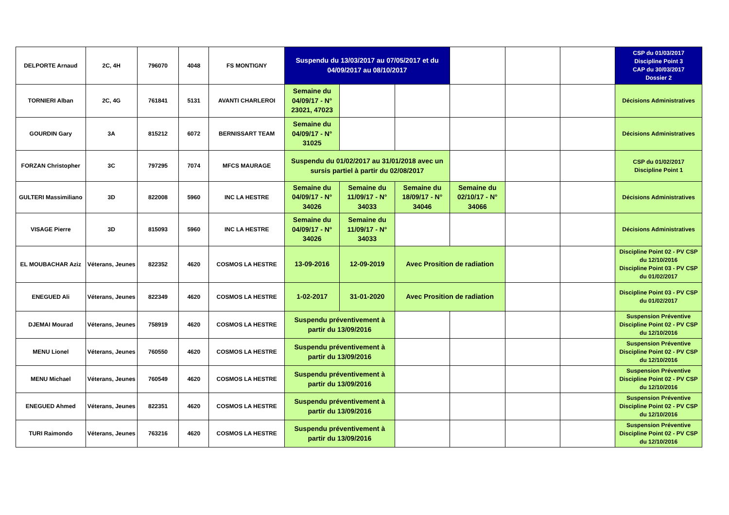| DELPORTE Arnaud | 2C, 4H | 796070 | 4048 | FS MONTIGNY | Suspendu du 13/03/2017 au 07/05/2017 et du 04/09/2017 au 08/10/2017 | | | | | | CSP du 01/03/2017 Discipline Point 3 CAP du 30/03/2017 Dossier 2 |
| TORNIERI Alban | 2C, 4G | 761841 | 5131 | AVANTI CHARLEROI | Semaine du 04/09/17 - N° 23021, 47023 | | | | | | Décisions Administratives |
| GOURDIN Gary | 3A | 815212 | 6072 | BERNISSART TEAM | Semaine du 04/09/17 - N° 31025 | | | | | | Décisions Administratives |
| FORZAN Christopher | 3C | 797295 | 7074 | MFCS MAURAGE | Suspendu du 01/02/2017 au 31/01/2018 avec un sursis partiel à partir du 02/08/2017 | | | | | | CSP du 01/02/2017 Discipline Point 1 |
| GULTERI Massimiliano | 3D | 822008 | 5960 | INC LA HESTRE | Semaine du 04/09/17 - N° 34026 | Semaine du 11/09/17 - N° 34033 | Semaine du 18/09/17 - N° 34046 | Semaine du 02/10/17 - N° 34066 | | | Décisions Administratives |
| VISAGE Pierre | 3D | 815093 | 5960 | INC LA HESTRE | Semaine du 04/09/17 - N° 34026 | Semaine du 11/09/17 - N° 34033 | | | | | Décisions Administratives |
| EL MOUBACHAR Aziz | Véterans, Jeunes | 822352 | 4620 | COSMOS LA HESTRE | 13-09-2016 | 12-09-2019 | Avec Prosition de radiation | | | | Discipline Point 02 - PV CSP du 12/10/2016 Discipline Point 03 - PV CSP du 01/02/2017 |
| ENEGUED Ali | Véterans, Jeunes | 822349 | 4620 | COSMOS LA HESTRE | 1-02-2017 | 31-01-2020 | Avec Prosition de radiation | | | | Discipline Point 03 - PV CSP du 01/02/2017 |
| DJEMAI Mourad | Véterans, Jeunes | 758919 | 4620 | COSMOS LA HESTRE | Suspendu préventivement à partir du 13/09/2016 | | | | | | Suspension Préventive Discipline Point 02 - PV CSP du 12/10/2016 |
| MENU Lionel | Véterans, Jeunes | 760550 | 4620 | COSMOS LA HESTRE | Suspendu préventivement à partir du 13/09/2016 | | | | | | Suspension Préventive Discipline Point 02 - PV CSP du 12/10/2016 |
| MENU Michael | Véterans, Jeunes | 760549 | 4620 | COSMOS LA HESTRE | Suspendu préventivement à partir du 13/09/2016 | | | | | | Suspension Préventive Discipline Point 02 - PV CSP du 12/10/2016 |
| ENEGUED Ahmed | Véterans, Jeunes | 822351 | 4620 | COSMOS LA HESTRE | Suspendu préventivement à partir du 13/09/2016 | | | | | | Suspension Préventive Discipline Point 02 - PV CSP du 12/10/2016 |
| TURI Raimondo | Véterans, Jeunes | 763216 | 4620 | COSMOS LA HESTRE | Suspendu préventivement à partir du 13/09/2016 | | | | | | Suspension Préventive Discipline Point 02 - PV CSP du 12/10/2016 |